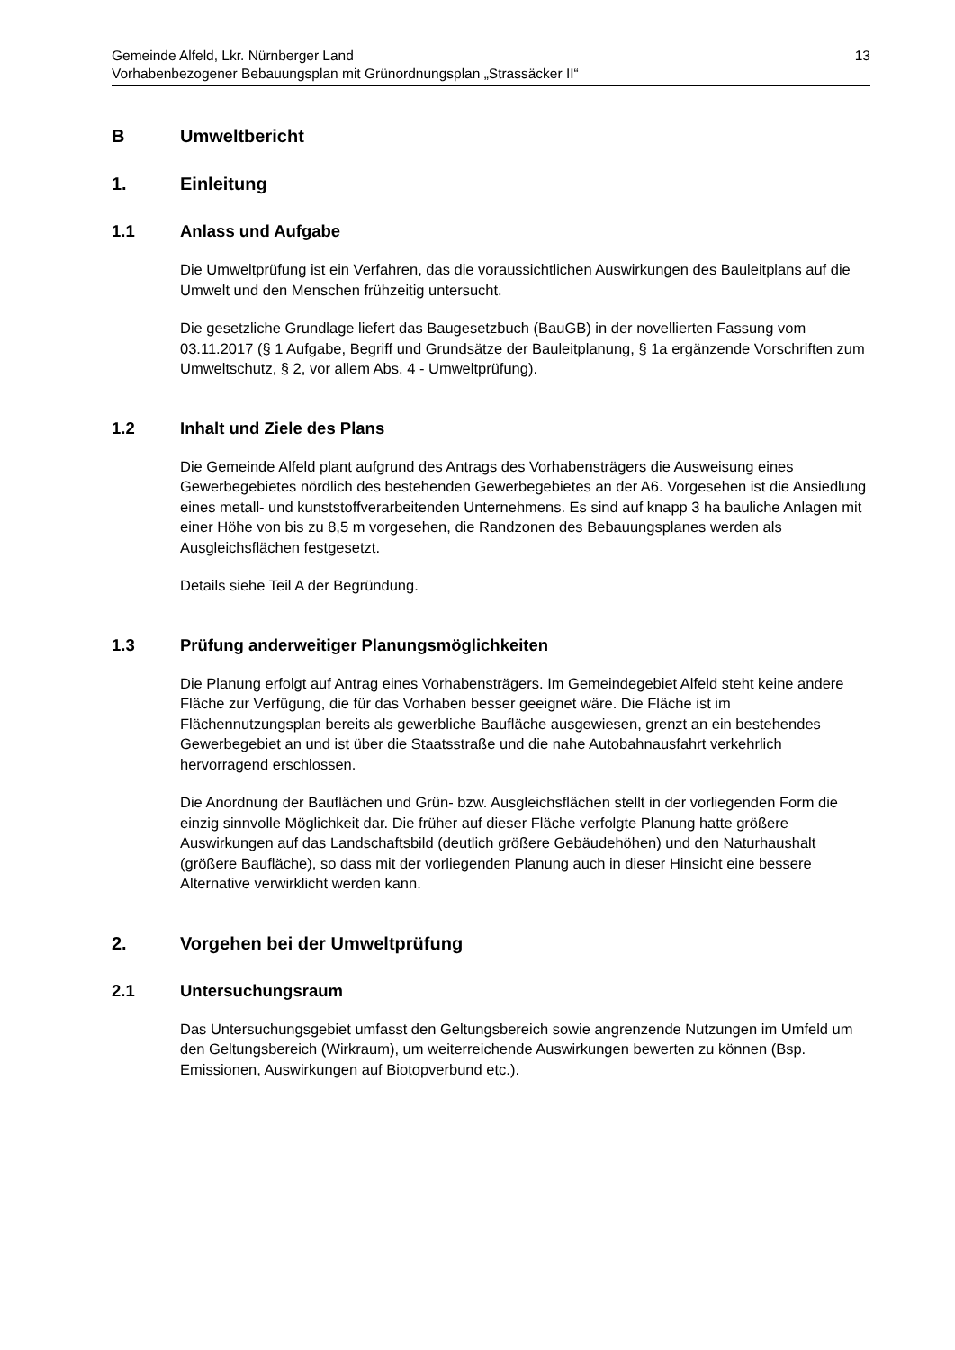Gemeinde Alfeld, Lkr. Nürnberger Land
Vorhabenbezogener Bebauungsplan mit Grünordnungsplan „Strassäcker II“
13
B Umweltbericht
1. Einleitung
1.1 Anlass und Aufgabe
Die Umweltprüfung ist ein Verfahren, das die voraussichtlichen Auswirkungen des Bauleitplans auf die Umwelt und den Menschen frühzeitig untersucht.
Die gesetzliche Grundlage liefert das Baugesetzbuch (BauGB) in der novellierten Fassung vom 03.11.2017 (§ 1 Aufgabe, Begriff und Grundsätze der Bauleitplanung, § 1a ergänzende Vorschriften zum Umweltschutz, § 2, vor allem Abs. 4 - Umweltprüfung).
1.2 Inhalt und Ziele des Plans
Die Gemeinde Alfeld plant aufgrund des Antrags des Vorhabensträgers die Ausweisung eines Gewerbegebietes nördlich des bestehenden Gewerbegebietes an der A6. Vorgesehen ist die Ansiedlung eines metall- und kunststoffverarbeitenden Unternehmens. Es sind auf knapp 3 ha bauliche Anlagen mit einer Höhe von bis zu 8,5 m vorgesehen, die Randzonen des Bebauungsplanes werden als Ausgleichsflächen festgesetzt.
Details siehe Teil A der Begründung.
1.3 Prüfung anderweitiger Planungsmöglichkeiten
Die Planung erfolgt auf Antrag eines Vorhabensträgers. Im Gemeindegebiet Alfeld steht keine andere Fläche zur Verfügung, die für das Vorhaben besser geeignet wäre. Die Fläche ist im Flächennutzungsplan bereits als gewerbliche Baufläche ausgewiesen, grenzt an ein bestehendes Gewerbegebiet an und ist über die Staatsstraße und die nahe Autobahnausfahrt verkehrlich hervorragend erschlossen.
Die Anordnung der Bauflächen und Grün- bzw. Ausgleichsflächen stellt in der vorliegenden Form die einzig sinnvolle Möglichkeit dar. Die früher auf dieser Fläche verfolgte Planung hatte größere Auswirkungen auf das Landschaftsbild (deutlich größere Gebäudehöhen) und den Naturhaushalt (größere Baufläche), so dass mit der vorliegenden Planung auch in dieser Hinsicht eine bessere Alternative verwirklicht werden kann.
2. Vorgehen bei der Umweltprüfung
2.1 Untersuchungsraum
Das Untersuchungsgebiet umfasst den Geltungsbereich sowie angrenzende Nutzungen im Umfeld um den Geltungsbereich (Wirkraum), um weiterreichende Auswirkungen bewerten zu können (Bsp. Emissionen, Auswirkungen auf Biotopverbund etc.).